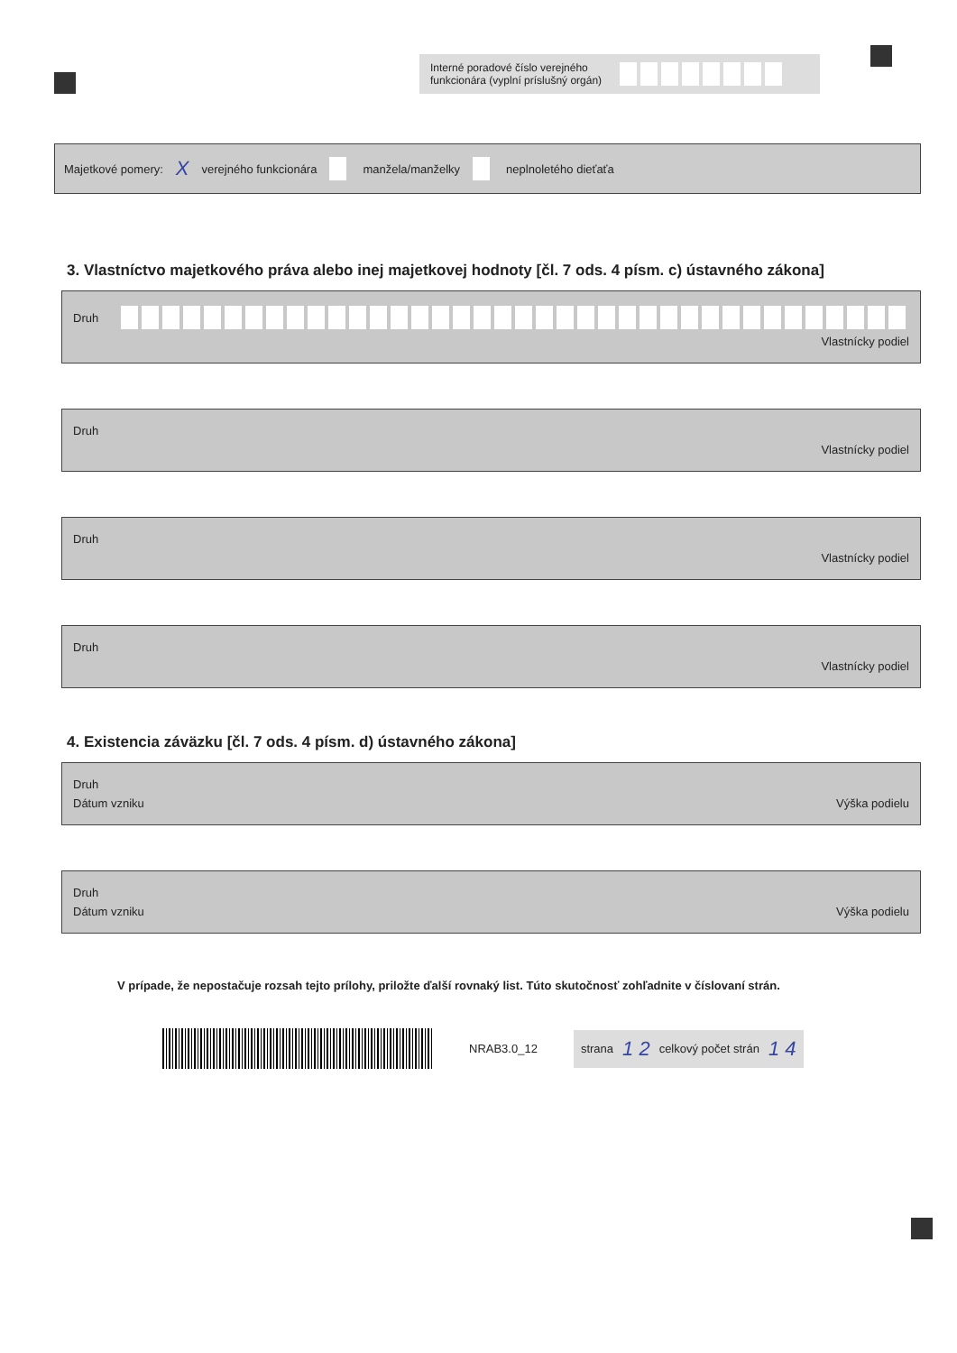Interné poradové číslo verejného funkcionára (vyplní príslušný orgán)
Majetkové pomery: X verejného funkcionára manžela/manželky neplnoletého dieťaťa
3. Vlastníctvo majetkového práva alebo inej majetkovej hodnoty [čl. 7 ods. 4 písm. c) ústavného zákona]
Druh ​
Vlastnícky podiel
Druh
Vlastnícky podiel
Druh
Vlastnícky podiel
Druh
Vlastnícky podiel
4. Existencia záväzku [čl. 7 ods. 4 písm. d) ústavného zákona]
Druh
Dátum vzniku Výška podielu
Druh
Dátum vzniku Výška podielu
V prípade, že nepostačuje rozsah tejto prílohy, priložte ďalší rovnaký list. Túto skutočnosť zohľadnite v číslovaní strán.
NRAB3.0_12
strana 1 2 celkový počet strán 1 4